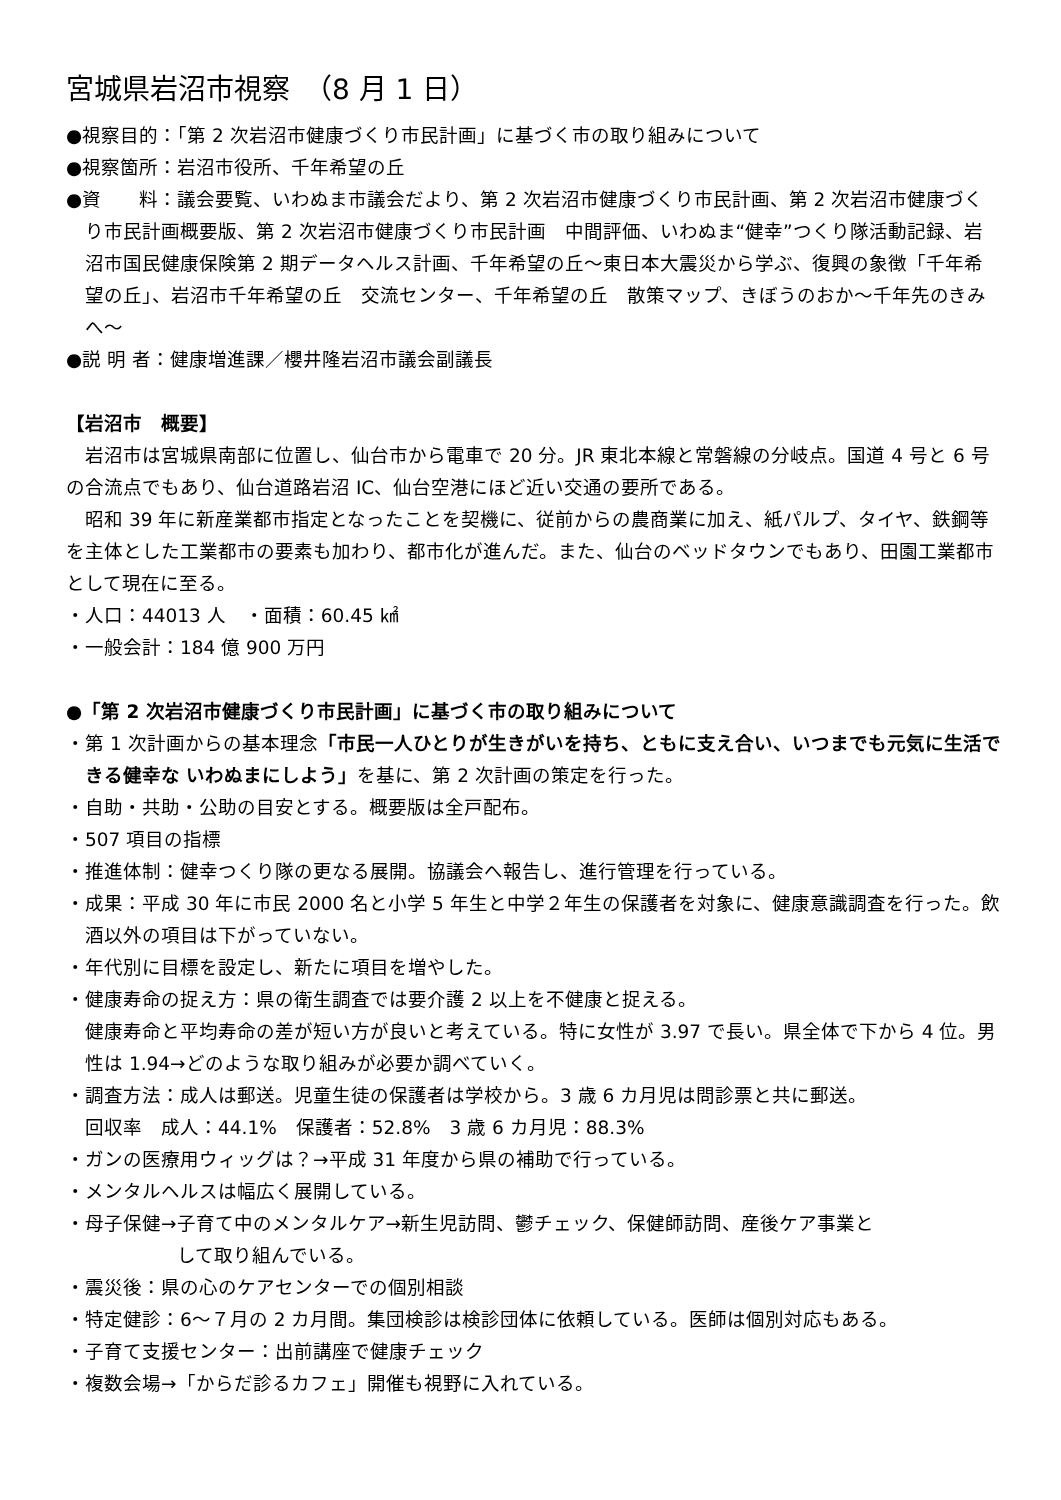宮城県岩沼市視察　（8 月 1 日）
●視察目的：「第 2 次岩沼市健康づくり市民計画」に基づく市の取り組みについて
●視察箇所：岩沼市役所、千年希望の丘
●資　　料：議会要覧、いわぬま市議会だより、第 2 次岩沼市健康づくり市民計画、第 2 次岩沼市健康づくり市民計画概要版、第 2 次岩沼市健康づくり市民計画　中間評価、いわぬま“健幸”つくり隊活動記録、岩沼市国民健康保険第 2 期データヘルス計画、千年希望の丘～東日本大震災から学ぶ、復興の象徴「千年希望の丘」、岩沼市千年希望の丘　交流センター、千年希望の丘　散策マップ、きぼうのおか～千年先のきみへ～
●説 明 者：健康増進課／櫻井隆岩沼市議会副議長
【岩沼市　概要】
岩沼市は宮城県南部に位置し、仙台市から電車で 20 分。JR 東北本線と常磐線の分岐点。国道 4 号と 6 号の合流点でもあり、仙台道路岩沼 IC、仙台空港にほど近い交通の要所である。
昭和 39 年に新産業都市指定となったことを契機に、従前からの農商業に加え、紙パルプ、タイヤ、鉄鋼等を主体とした工業都市の要素も加わり、都市化が進んだ。また、仙台のベッドタウンでもあり、田園工業都市として現在に至る。
・人口：44013 人　・面積：60.45 ㎢
・一般会計：184 億 900 万円
●「第 2 次岩沼市健康づくり市民計画」に基づく市の取り組みについて
・第 1 次計画からの基本理念「市民一人ひとりが生きがいを持ち、ともに支え合い、いつまでも元気に生活できる健幸な いわぬまにしよう」を基に、第 2 次計画の策定を行った。
・自助・共助・公助の目安とする。概要版は全戸配布。
・507 項目の指標
・推進体制：健幸つくり隊の更なる展開。協議会へ報告し、進行管理を行っている。
・成果：平成 30 年に市民 2000 名と小学 5 年生と中学２年生の保護者を対象に、健康意識調査を行った。飲酒以外の項目は下がっていない。
・年代別に目標を設定し、新たに項目を増やした。
・健康寿命の捉え方：県の衛生調査では要介護 2 以上を不健康と捉える。
健康寿命と平均寿命の差が短い方が良いと考えている。特に女性が 3.97 で長い。県全体で下から 4 位。男性は 1.94→どのような取り組みが必要か調べていく。
・調査方法：成人は郵送。児童生徒の保護者は学校から。3 歳 6 カ月児は問診票と共に郵送。
回収率　成人：44.1%　保護者：52.8%　3 歳 6 カ月児：88.3%
・ガンの医療用ウィッグは？→平成 31 年度から県の補助で行っている。
・メンタルヘルスは幅広く展開している。
・母子保健→子育て中のメンタルケア→新生児訪問、鬱チェック、保健師訪問、産後ケア事業と
して取り組んでいる。
・震災後：県の心のケアセンターでの個別相談
・特定健診：6～７月の 2 カ月間。集団検診は検診団体に依頼している。医師は個別対応もある。
・子育て支援センター：出前講座で健康チェック
・複数会場→「からだ診るカフェ」開催も視野に入れている。